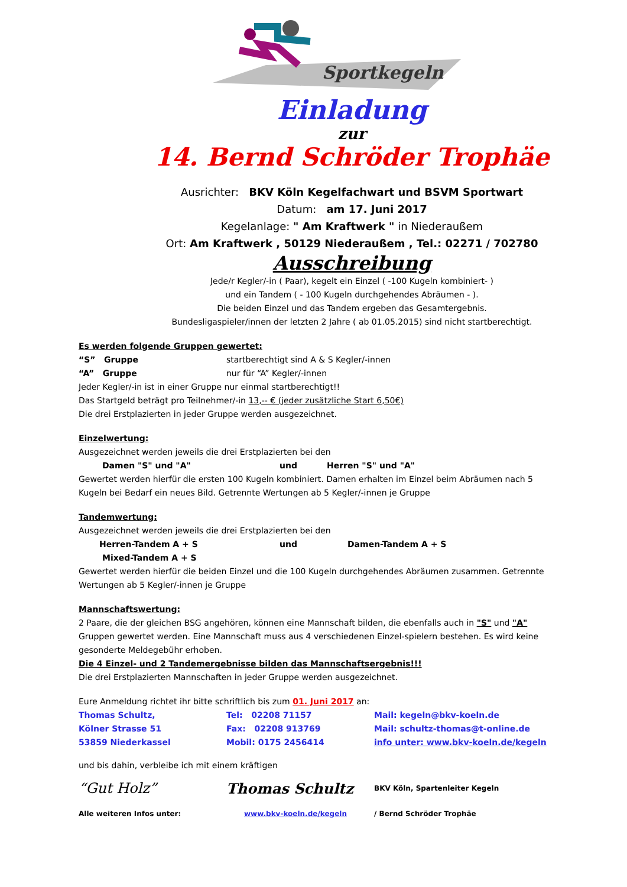Sportkegeln
Einladung
zur
14. Bernd Schröder Trophäe
Ausrichter: BKV Köln Kegelfachwart und BSVM Sportwart
Datum: am 17. Juni 2017
Kegelanlage: " Am Kraftwerk " in Niederaußem
Ort: Am Kraftwerk , 50129 Niederaußem , Tel.: 02271 / 702780
Ausschreibung
Jede/r Kegler/-in ( Paar), kegelt ein Einzel ( -100 Kugeln kombiniert- )
und ein Tandem ( - 100 Kugeln durchgehendes Abräumen - ).
Die beiden Einzel und das Tandem ergeben das Gesamtergebnis.
Bundesligaspieler/innen der letzten 2 Jahre ( ab 01.05.2015) sind nicht startberechtigt.
Es werden folgende Gruppen gewertet:
“S” Gruppe startberechtigt sind A & S Kegler/-innen
“A” Gruppe nur für “A” Kegler/-innen
Jeder Kegler/-in ist in einer Gruppe nur einmal startberechtigt!!
Das Startgeld beträgt pro Teilnehmer/-in 13,-- € (jeder zusätzliche Start 6,50€)
Die drei Erstplazierten in jeder Gruppe werden ausgezeichnet.
Einzelwertung:
Ausgezeichnet werden jeweils die drei Erstplazierten bei den
Damen "S" und "A" und Herren "S" und "A"
Gewertet werden hierfür die ersten 100 Kugeln kombiniert. Damen erhalten im Einzel beim Abräumen nach 5 Kugeln bei Bedarf ein neues Bild. Getrennte Wertungen ab 5 Kegler/-innen je Gruppe
Tandemwertung:
Ausgezeichnet werden jeweils die drei Erstplazierten bei den
Herren-Tandem A + S und Damen-Tandem A + S
Mixed-Tandem A + S
Gewertet werden hierfür die beiden Einzel und die 100 Kugeln durchgehendes Abräumen zusammen. Getrennte Wertungen ab 5 Kegler/-innen je Gruppe
Mannschaftswertung:
2 Paare, die der gleichen BSG angehören, können eine Mannschaft bilden, die ebenfalls auch in "S" und "A" Gruppen gewertet werden. Eine Mannschaft muss aus 4 verschiedenen Einzel-spielern bestehen. Es wird keine gesonderte Meldegebühr erhoben.
Die 4 Einzel- und 2 Tandemergebnisse bilden das Mannschaftsergebnis!!!
Die drei Erstplazierten Mannschaften in jeder Gruppe werden ausgezeichnet.
Eure Anmeldung richtet ihr bitte schriftlich bis zum 01. Juni 2017 an:
Thomas Schultz, Tel: 02208 71157 Mail: kegeln@bkv-koeln.de
Kölner Strasse 51 Fax: 02208 913769 Mail: schultz-thomas@t-online.de
53859 Niederkassel Mobil: 0175 2456414 info unter: www.bkv-koeln.de/kegeln
und bis dahin, verbleibe ich mit einem kräftigen
“Gut Holz” Thomas Schultz BKV Köln, Spartenleiter Kegeln
Alle weiteren Infos unter: www.bkv-koeln.de/kegeln / Bernd Schröder Trophäe